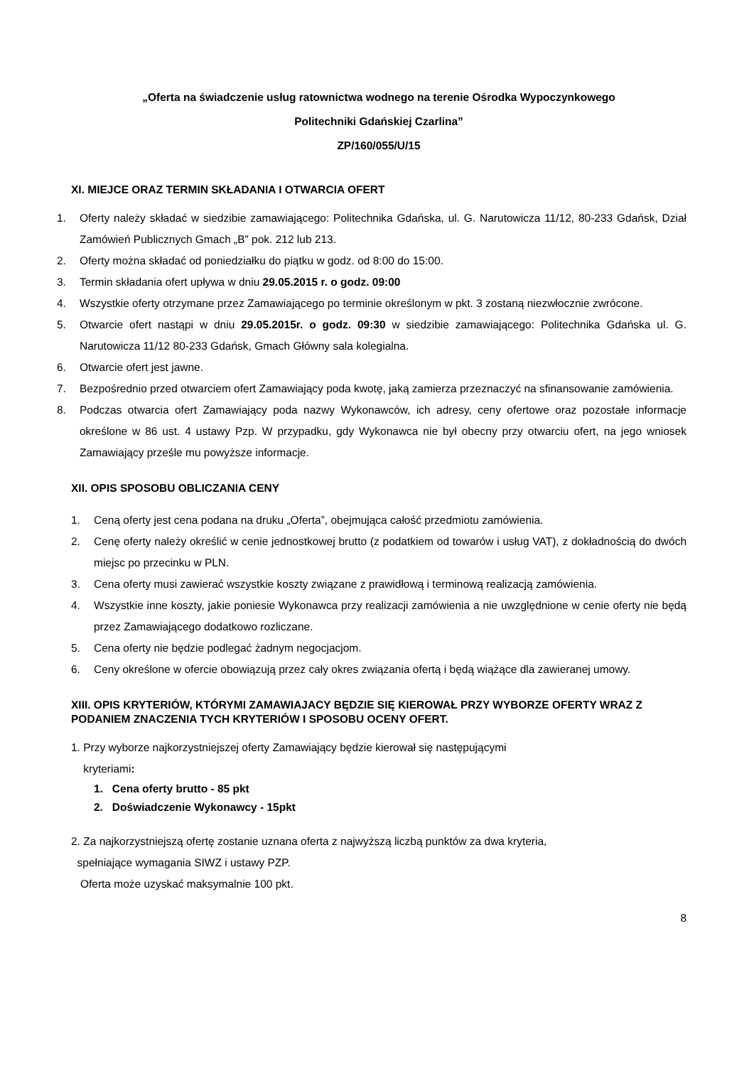„Oferta na świadczenie usług ratownictwa wodnego na terenie Ośrodka Wypoczynkowego
Politechniki Gdańskiej Czarlina”
ZP/160/055/U/15
XI. MIEJCE ORAZ TERMIN SKŁADANIA I OTWARCIA OFERT
1. Oferty należy składać w siedzibie zamawiającego: Politechnika Gdańska, ul. G. Narutowicza 11/12, 80-233 Gdańsk, Dział Zamówień Publicznych Gmach „B” pok. 212 lub 213.
2. Oferty można składać od poniedziałku do piątku w godz. od 8:00 do 15:00.
3. Termin składania ofert upływa w dniu 29.05.2015 r. o godz. 09:00
4. Wszystkie oferty otrzymane przez Zamawiającego po terminie określonym w pkt. 3 zostaną niezwłocznie zwrócone.
5. Otwarcie ofert nastąpi w dniu 29.05.2015r. o godz. 09:30 w siedzibie zamawiającego: Politechnika Gdańska ul. G. Narutowicza 11/12 80-233 Gdańsk, Gmach Główny sala kolegialna.
6. Otwarcie ofert jest jawne.
7. Bezpośrednio przed otwarciem ofert Zamawiający poda kwotę, jaką zamierza przeznaczyć na sfinansowanie zamówienia.
8. Podczas otwarcia ofert Zamawiający poda nazwy Wykonawców, ich adresy, ceny ofertowe oraz pozostałe informacje określone w 86 ust. 4 ustawy Pzp. W przypadku, gdy Wykonawca nie był obecny przy otwarciu ofert, na jego wniosek Zamawiający prześle mu powyższe informacje.
XII. OPIS SPOSOBU OBLICZANIA CENY
1. Ceną oferty jest cena podana na druku „Oferta”, obejmująca całość przedmiotu zamówienia.
2. Cenę oferty należy określić w cenie jednostkowej brutto (z podatkiem od towarów i usług VAT), z dokładnością do dwóch miejsc po przecinku w PLN.
3. Cena oferty musi zawierać wszystkie koszty związane z prawidłową i terminową realizacją zamówienia.
4. Wszystkie inne koszty, jakie poniesie Wykonawca przy realizacji zamówienia a nie uwzględnione w cenie oferty nie będą przez Zamawiającego dodatkowo rozliczane.
5. Cena oferty nie będzie podlegać żadnym negocjacjom.
6. Ceny określone w ofercie obowiązują przez cały okres związania ofertą i będą wiążące dla zawieranej umowy.
XIII. OPIS KRYTERIÓW, KTÓRYMI ZAMAWIAJACY BĘDZIE SIĘ KIEROWAŁ PRZY WYBORZE OFERTY WRAZ Z PODANIEM ZNACZENIA TYCH KRYTERIÓW I SPOSOBU OCENY OFERT.
1. Przy wyborze najkorzystniejszej oferty Zamawiający będzie kierował się następującymi
kryteriami:
1. Cena oferty brutto - 85 pkt
2. Doświadczenie Wykonawcy - 15pkt
2. Za najkorzystniejszą ofertę zostanie uznana oferta z najwyższą liczbą punktów za dwa kryteria,
spełniające wymagania SIWZ i ustawy PZP.
Oferta może uzyskać maksymalnie 100 pkt.
8